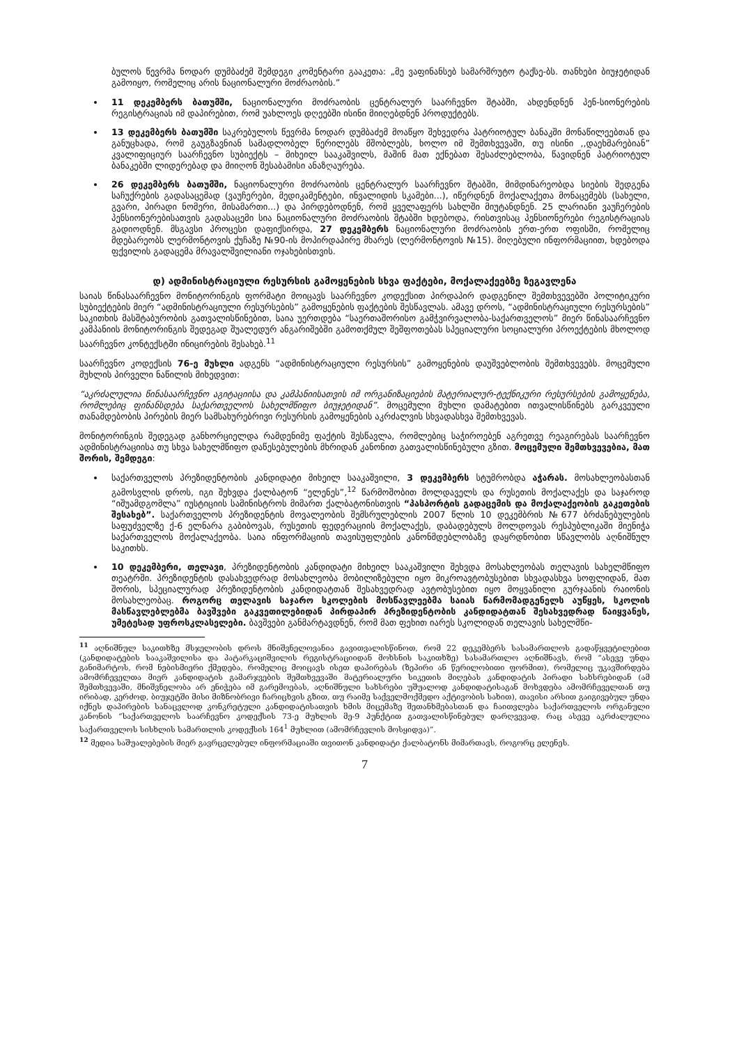ბულოს წევრმა ნოდარ დუმბაძემ შემდეგი კომენტარი გააკეთა: „მე ვაფინანსებ სამარშრუტო ტაქსე-ბს. თანხები ბიუჯეტიდან გამოიყო, რომელიც არის ნაციონალური მოძრაობის.”
11 დეკემბერს ბათუმში, ნაციონალური მოძრაობის ცენტრალურ საარჩევნო შტაბში, ახდენდნენ პენ-სიონერების რეგისტრაციას იმ დაპირებით, რომ უახლოეს დღეებში ისინი მიიღებდნენ პროდუქტებს.
13 დეკემბერს ბათუმში საკრებულოს წევრმა ნოდარ დუმბაძემ მოაწყო შეხვედრა პატრიოტულ ბანაკში მონაწილეებთან და განუცხადა, რომ გაუგზავნიან სამადლობელ წერილებს მშობლებს, ხოლო იმ შემთხვევაში, თუ ისინი ,,დაეხმარებიან” კვალიფიციურ საარჩევნო სუბიექტს – მიხეილ სააკაშვილს, მაშინ მათ ექნებათ შესაძლებლობა, წავიდნენ პატრიოტულ ბანაკებში ლიდერებად და მიიღონ შესაბამისი ანაზღაურება.
26 დეკემბერს ბათუმში, ნაციონალური მოძრაობის ცენტრალურ საარჩევნო შტაბში, მიმდინარეობდა სიების შედგენა საჩუქრების გადასაცემად (ვაუჩერები, მედიკამენტები, ინვალიდის სკამები...), იწერდნენ მოქალაქეთა მონაცემებს (სახელი, გვარი, პირადი ნომერი, მისამართი...) და პირდებოდნენ, რომ ყველაფერს სახლში მიუტანდნენ. 25 ლარიანი ვაუჩერების პენსიონერებისათვის გადასაცემი სია ნაციონალური მოძრაობის შტაბში ხდებოდა, რისთვისაც პენსიონერები რეგისტრაციას გადიოდნენ. მსგავსი პროცესი დაფიქსირდა, 27 დეკემბერს ნაციონალური მოძრაობის ერთ-ერთ ოფისში, რომელიც მდებარეობს ლერმონტოვის ქუჩაზე №90-ის მოპირდაპირე მხარეს (ლერმონტოვის №15). მიღებული ინფორმაციით, ხდებოდა ფქვილის გადაცემა მრავალშვილიანი ოჯახებისთვის.
დ) ადმინისტრაციული რესურსის გამოყენების სხვა ფაქტები, მოქალაქეებზე ზეგავლენა
საიას წინასაარჩევნო მონიტორინგის ფორმატი მოიცავს საარჩევნო კოდექსით პირდაპირ დადგენილ შემთხვევებში პოლიტიკური სუბიექტების მიერ “ადმინისტრაციული რესურსების” გამოყენების ფაქტების შესწავლას. ამავე დროს, “ადმინისტრაციული რესურსების” საკითხის მასშტაბურობის გათვალისწინებით, საია უერთდება “საერთაშორისო გამჭვირვალობა-საქართველოს” მიერ წინასაარჩევნო კამპანიის მონიტორინგის შედეგად შუალედურ ანგარიშებში გამოთქმულ შეშფოთებას სპეციალური სოციალური პროექტების მხოლოდ საარჩევნო კონტექსტში ინიცირების შესახებ.<sup>11</sup>
საარჩევნო კოდექსის 76-ე მუხლი ადგენს “ადმინისტრაციული რესურსის” გამოყენების დაუშვებლობის შემთხვევებს. მოცემული მუხლის პირველი ნაწილის მიხედვით:
“აკრძალულია წინასაარჩევნო აგიტაციისა და კამპანიისათვის იმ ორგანიზაციების მატერიალურ-ტექნიკური რესურსების გამოყენება, რომლებიც ფინანსდება საქართველოს სახელმწიფო ბიუჯეტიდან”. მოცემული მუხლი დამატებით ითვალისწინებს გარკვეული თანამდებობის პირების მიერ სამსახურებრივი რესურსის გამოყენების აკრძალვის სხვადასხვა შემთხვევას.
მონიტორინგის შედეგად განხორციელდა რამდენიმე ფაქტის შესწავლა, რომლებიც საჭიროებენ აგრეთვე რეაგირებას საარჩევნო ადმინისტრაციისა თუ სხვა სახელმწიფო დაწესებულების მხრიდან კანონით გათვალისწინებული გზით. მოცემული შემთხვევებია, მათ შორის, შემდეგი:
საქართველოს პრეზიდენტობის კანდიდატი მიხეილ სააკაშვილი, 3 დეკემბერს სტუმრობდა აჭარას. მოსახლეობასთან გამოსვლის დროს, იგი შეხვდა ქალბატონ “ელენეს”,<sup>12</sup> წარმოშობით მოლდაველს და რუსეთის მოქალაქეს და საჯაროდ “იშუამდგომლა” იუსტიციის სამინისტროს მიმართ ქალბატონისთვის “პასპორტის გადაცემის და მოქალაქეობის გაკეთების შესახებ”. საქართველოს პრეზიდენტის მოვალეობის შემსრულებლის 2007 წლის 10 დეკემბრის №677 ბრძანებულების საფუძველზე ქ-6 ელნარა გაბიბოვას, რუსეთის ფედერაციის მოქალაქეს, დაბადებულს მოლდოვას რესპუბლიკაში მიენიჭა საქართველოს მოქალაქეობა. საია ინფორმაციის თავისუფლების კანონმდებლობაზე დაყრდნობით სწავლობს აღნიშნულ საკითხს.
10 დეკემბერი, თელავი, პრეზიდენტობის კანდიდატი მიხეილ სააკაშვილი შეხვდა მოსახლეობას თელავის სახელმწიფო თეატრში. პრეზიდენტის დასახვედრად მოსახლეობა მობილიზებული იყო მიკროავტობუსებით სხვადასხვა სოფლიდან, მათ შორის, სპეციალურად პრეზიდენტობის კანდიდატთან შესახვედრად ავტობუსებით იყო მოყვანილი გურჯაანის რაიონის მოსახლეობაც. როგორც თელავის საჯარო სკოლების მოსწავლეებმა საიას წარმომადგენელს აუწყეს, სკოლის მასწავლებლებმა ბავშვები გაკვეთილებიდან პირდაპირ პრეზიდენტობის კანდიდატთან შესახვედრად წაიყვანეს, უმეტესად უფროსკლასელები. ბავშვები განმარტავდნენ, რომ მათ ფეხით იარეს სკოლიდან თელავის სახელმწი-
<sup>11</sup> აღნიშნულ საკითხზე მსჯელობის დროს მნიშვნელოვანია გავითვალისწინოთ, რომ 22 დეკემბერს სასამართლოს გადაწყვეტილებით (კანდიდატების სააკაშვილისა და პატარკაციშვილის რეგისტრაციიდან მოხსნის საკითხზე) სასამართლო აღნიშნავს, რომ “ასევე უნდა განიმარტოს, რომ ნებისმიერი ქმედება, რომელიც მოიცავს ისეთ დაპირებას (ზეპირი ან წერილობითი ფორმით), რომელიც უკავშირდება ამომრჩეველთა მიერ კანდიდატის გამარჯვების შემთხვევაში მატერიალური სიკეთის მიღებას კანდიდატის პირადი სახსრებიდან (ამ შემთხვევაში, მნიშვნელობა არ ენიჭება იმ გარემოებას, აღნიშნული სახსრები უშუალოდ კანდიდატისაგან მოხვდება ამომრჩეველთან თუ ირიბად, კერძოდ, ბიუჯეტში მისი მიზნობრივი ჩარიცხვის გზით, თუ რაიმე საქველმოქმედო აქტივობის სახით), თავისი არსით გაიგივებულ უნდა იქნეს დაპირების სანაცვლოდ კონკრეტული კანდიდატისათვის ხმის მიცემაზე შეთანხმებასთან და ჩაითვლება საქართველოს ორგანული კანონის “საქართველოს საარჩევნო კოდექსის 73-ე მუხლის მე-9 პუნქტით გათვალისწინებულ დარღვევად, რაც ასევე აკრძალულია საქართველოს სისხლის სამართლის კოდექსის 164<sup>1</sup> მუხლით (ამომრჩევლის მოსყიდვა)”.
<sup>12</sup> მედია საშუალებების მიერ გავრცელებულ ინფორმაციაში თვითონ კანდიდატი ქალბატონს მიმართავს, როგორც ელენეს.
7